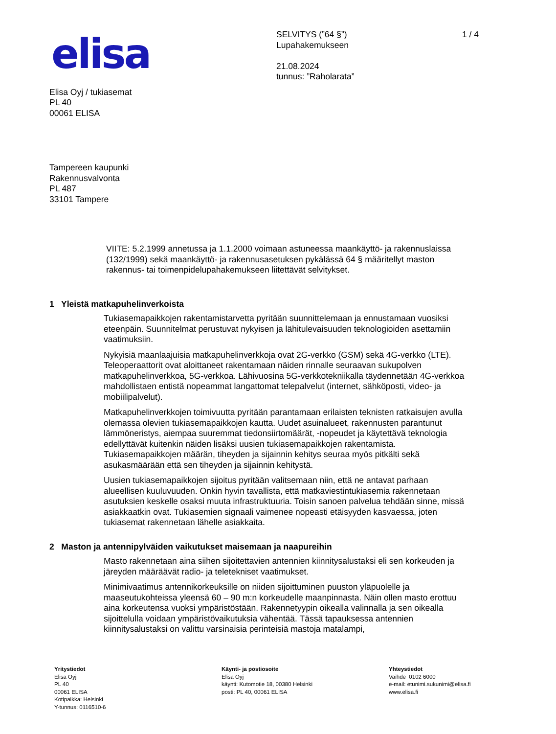elisa
SELVITYS (”64 §”)
Lupahakemukseen
21.08.2024
tunnus: ”Raholarata”
1 / 4
Elisa Oyj / tukiasemat
PL 40
00061 ELISA
Tampereen kaupunki
Rakennusvalvonta
PL 487
33101 Tampere
VIITE: 5.2.1999 annetussa ja 1.1.2000 voimaan astuneessa maankäyttö- ja rakennuslaissa (132/1999) sekä maankäyttö- ja rakennusasetuksen pykälässä 64 § määritellyt maston rakennus- tai toimenpidelupahakemukseen liitettävät selvitykset.
1 Yleistä matkapuhelinverkoista
Tukiasemapaikkojen rakentamistarvetta pyritään suunnittelemaan ja ennustamaan vuosiksi eteenpäin. Suunnitelmat perustuvat nykyisen ja lähitulevaisuuden teknologioiden asettamiin vaatimuksiin.
Nykyisiä maanlaajuisia matkapuhelinverkkoja ovat 2G-verkko (GSM) sekä 4G-verkko (LTE). Teleoperaattorit ovat aloittaneet rakentamaan näiden rinnalle seuraavan sukupolven matkapuhelinverkkoa, 5G-verkkoa. Lähivuosina 5G-verkkotekniikalla täydennetään 4G-verkkoa mahdollistaen entistä nopeammat langattomat telepalvelut (internet, sähköposti, video- ja mobiilipalvelut).
Matkapuhelinverkkojen toimivuutta pyritään parantamaan erilaisten teknisten ratkaisujen avulla olemassa olevien tukiasemapaikkojen kautta. Uudet asuinalueet, rakennusten parantunut lämmöneristys, aiempaa suuremmat tiedonsiirtomäärät, -nopeudet ja käytettävä teknologia edellyttävät kuitenkin näiden lisäksi uusien tukiasemapaikkojen rakentamista. Tukiasemapaikkojen määrän, tiheyden ja sijainnin kehitys seuraa myös pitkälti sekä asukasmäärään että sen tiheyden ja sijainnin kehitystä.
Uusien tukiasemapaikkojen sijoitus pyritään valitsemaan niin, että ne antavat parhaan alueellisen kuuluvuuden. Onkin hyvin tavallista, että matkaviestintukiasemia rakennetaan asutuksien keskelle osaksi muuta infrastruktuuria. Toisin sanoen palvelua tehdään sinne, missä asiakkaatkin ovat. Tukiasemien signaali vaimenee nopeasti etäisyyden kasvaessa, joten tukiasemat rakennetaan lähelle asiakkaita.
2 Maston ja antennipylväiden vaikutukset maisemaan ja naapureihin
Masto rakennetaan aina siihen sijoitettavien antennien kiinnitysalustaksi eli sen korkeuden ja järeyden määräävät radio- ja teletekniset vaatimukset.
Minimivaatimus antennikorkeuksille on niiden sijoittuminen puuston yläpuolelle ja maaseutukohteissa yleensä 60 – 90 m:n korkeudelle maanpinnasta. Näin ollen masto erottuu aina korkeutensa vuoksi ympäristöstään. Rakennetyypin oikealla valinnalla ja sen oikealla sijoittelulla voidaan ympäristövaikutuksia vähentää. Tässä tapauksessa antennien kiinnitysalustaksi on valittu varsinaisia perinteisiä mastoja matalampi,
Yritystiedot
Elisa Oyj
PL 40
00061 ELISA
Kotipaikka: Helsinki
Y-tunnus: 0116510-6
Käynti- ja postiosoite
Elisa Oyj
käynti: Kutomotie 18, 00380 Helsinki
posti: PL 40, 00061 ELISA
Yhteystiedot
Vaihde 0102 6000
e-mail: etunimi.sukunimi@elisa.fi
www.elisa.fi